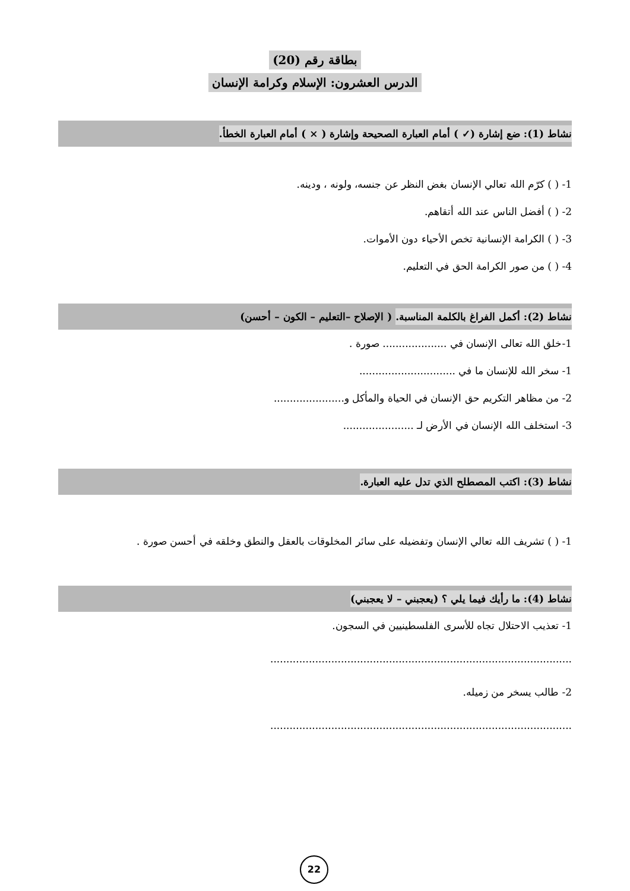بطاقة رقم (20)
الدرس العشرون: الإسلام وكرامة الإنسان
نشاط (1): ضع إشارة (✓ ) أمام العبارة الصحيحة وإشارة ( × ) أمام العبارة الخطأ.
1- ( ) كرّم الله تعالي الإنسان بغض النظر عن جنسه، ولونه ، ودينه.
2- ( ) أفضل الناس عند الله أتقاهم.
3- ( ) الكرامة الإنسانية تخص الأحياء دون الأموات.
4- ( ) من صور الكرامة الحق في التعليم.
نشاط (2): أكمل الفراغ بالكلمة المناسبة. ( الإصلاح –التعليم – الكون – أحسن)
1-خلق الله تعالى الإنسان في .................... صورة .
1- سخر الله للإنسان ما في ..............................
2- من مظاهر التكريم حق الإنسان في الحياة والمأكل و......................
3- استخلف الله الإنسان في الأرض لـ ......................
نشاط (3): اكتب المصطلح الذي تدل عليه العبارة.
1- ( ) تشريف الله تعالي الإنسان وتفضيله على سائر المخلوقات بالعقل والنطق وخلقه في أحسن صورة .
نشاط (4): ما رأيك فيما يلي ؟ (يعجبني – لا يعجبني)
1- تعذيب الاحتلال تجاه للأسرى الفلسطينيين في السجون.
..............................................................................................
2- طالب يسخر من زميله.
..............................................................................................
22